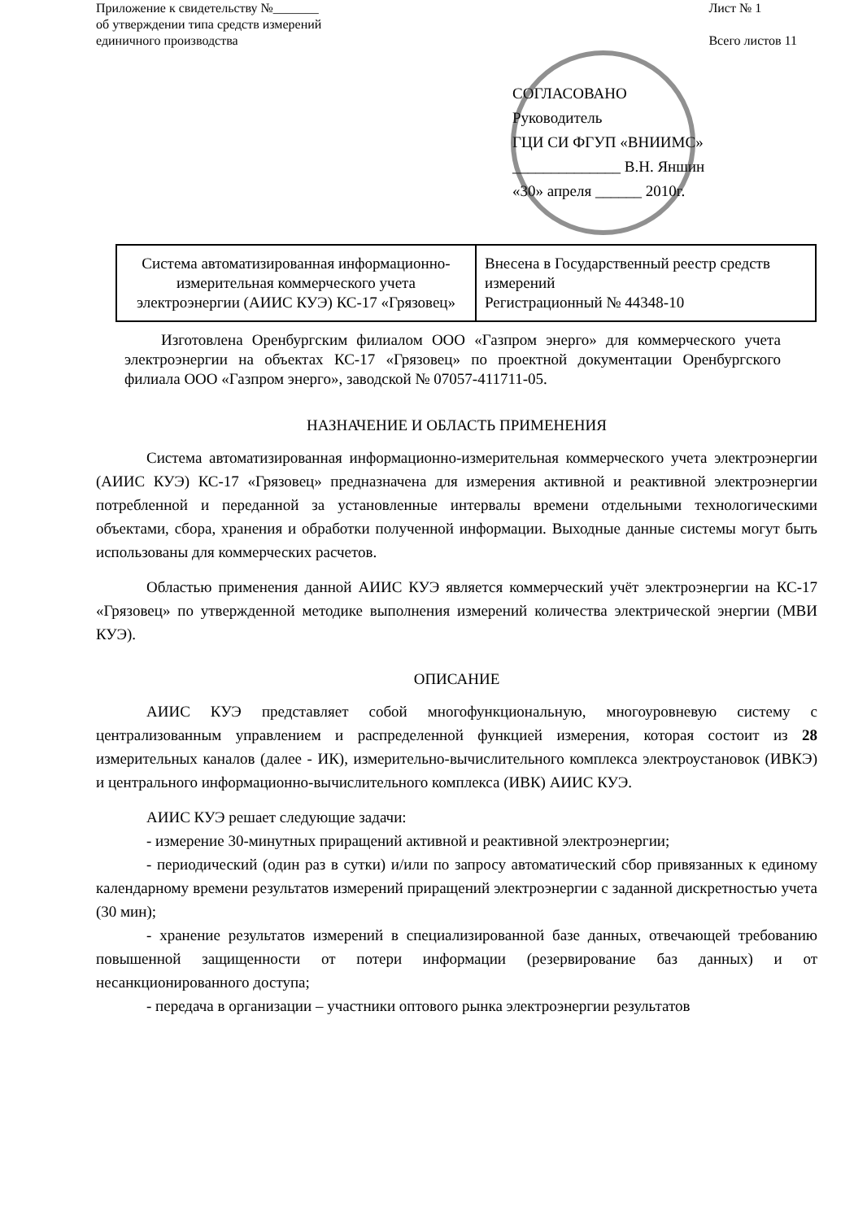Приложение к свидетельству №_______
об утверждении типа средств измерений
единичного производства
Лист № 1
Всего листов 11
СОГЛАСОВАНО
Руководитель
ГЦИ СИ ФГУП «ВНИИМС»
______________ В.Н. Яншин
«30» апреля ______ 2010г.
| Система автоматизированная информационно-измерительная коммерческого учета электроэнергии (АИИС КУЭ) КС-17 «Грязовец» | Внесена в Государственный реестр средств измерений Регистрационный № 44348-10 |
Изготовлена Оренбургским филиалом ООО «Газпром энерго» для коммерческого учета электроэнергии на объектах КС-17 «Грязовец» по проектной документации Оренбургского филиала ООО «Газпром энерго», заводской № 07057-411711-05.
НАЗНАЧЕНИЕ И ОБЛАСТЬ ПРИМЕНЕНИЯ
Система автоматизированная информационно-измерительная коммерческого учета электроэнергии (АИИС КУЭ) КС-17 «Грязовец» предназначена для измерения активной и реактивной электроэнергии потребленной и переданной за установленные интервалы времени отдельными технологическими объектами, сбора, хранения и обработки полученной информации. Выходные данные системы могут быть использованы для коммерческих расчетов.
Областью применения данной АИИС КУЭ является коммерческий учёт электроэнергии на КС-17 «Грязовец» по утвержденной методике выполнения измерений количества электрической энергии (МВИ КУЭ).
ОПИСАНИЕ
АИИС КУЭ представляет собой многофункциональную, многоуровневую систему с централизованным управлением и распределенной функцией измерения, которая состоит из 28 измерительных каналов (далее - ИК), измерительно-вычислительного комплекса электроустановок (ИВКЭ) и центрального информационно-вычислительного комплекса (ИВК) АИИС КУЭ.
АИИС КУЭ решает следующие задачи:
- измерение 30-минутных приращений активной и реактивной электроэнергии;
- периодический (один раз в сутки) и/или по запросу автоматический сбор привязанных к единому календарному времени результатов измерений приращений электроэнергии с заданной дискретностью учета (30 мин);
- хранение результатов измерений в специализированной базе данных, отвечающей требованию повышенной защищенности от потери информации (резервирование баз данных) и от несанкционированного доступа;
- передача в организации – участники оптового рынка электроэнергии результатов